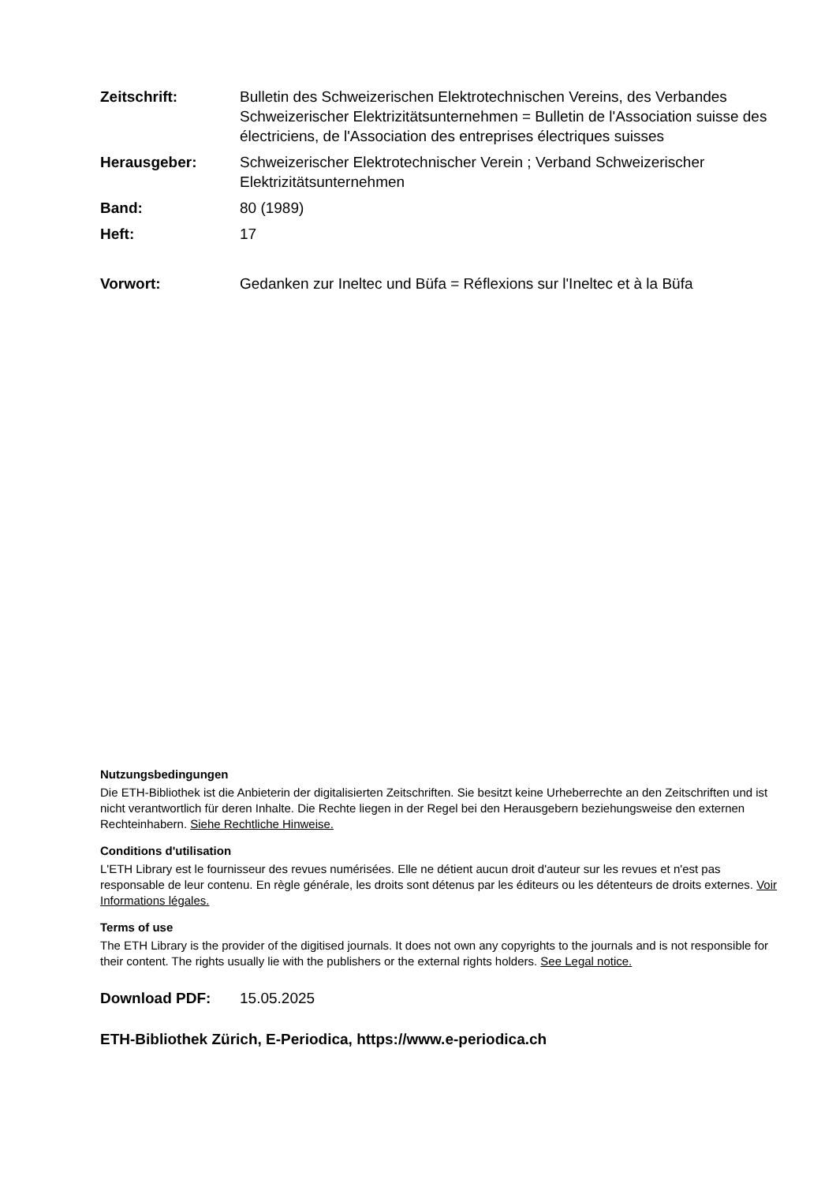Zeitschrift: Bulletin des Schweizerischen Elektrotechnischen Vereins, des Verbandes Schweizerischer Elektrizitätsunternehmen = Bulletin de l'Association suisse des électriciens, de l'Association des entreprises électriques suisses
Herausgeber: Schweizerischer Elektrotechnischer Verein ; Verband Schweizerischer Elektrizitätsunternehmen
Band: 80 (1989)
Heft: 17
Vorwort: Gedanken zur Ineltec und Büfa = Réflexions sur l'Ineltec et à la Büfa
Nutzungsbedingungen
Die ETH-Bibliothek ist die Anbieterin der digitalisierten Zeitschriften. Sie besitzt keine Urheberrechte an den Zeitschriften und ist nicht verantwortlich für deren Inhalte. Die Rechte liegen in der Regel bei den Herausgebern beziehungsweise den externen Rechteinhabern. Siehe Rechtliche Hinweise.
Conditions d'utilisation
L'ETH Library est le fournisseur des revues numérisées. Elle ne détient aucun droit d'auteur sur les revues et n'est pas responsable de leur contenu. En règle générale, les droits sont détenus par les éditeurs ou les détenteurs de droits externes. Voir Informations légales.
Terms of use
The ETH Library is the provider of the digitised journals. It does not own any copyrights to the journals and is not responsible for their content. The rights usually lie with the publishers or the external rights holders. See Legal notice.
Download PDF: 15.05.2025
ETH-Bibliothek Zürich, E-Periodica, https://www.e-periodica.ch